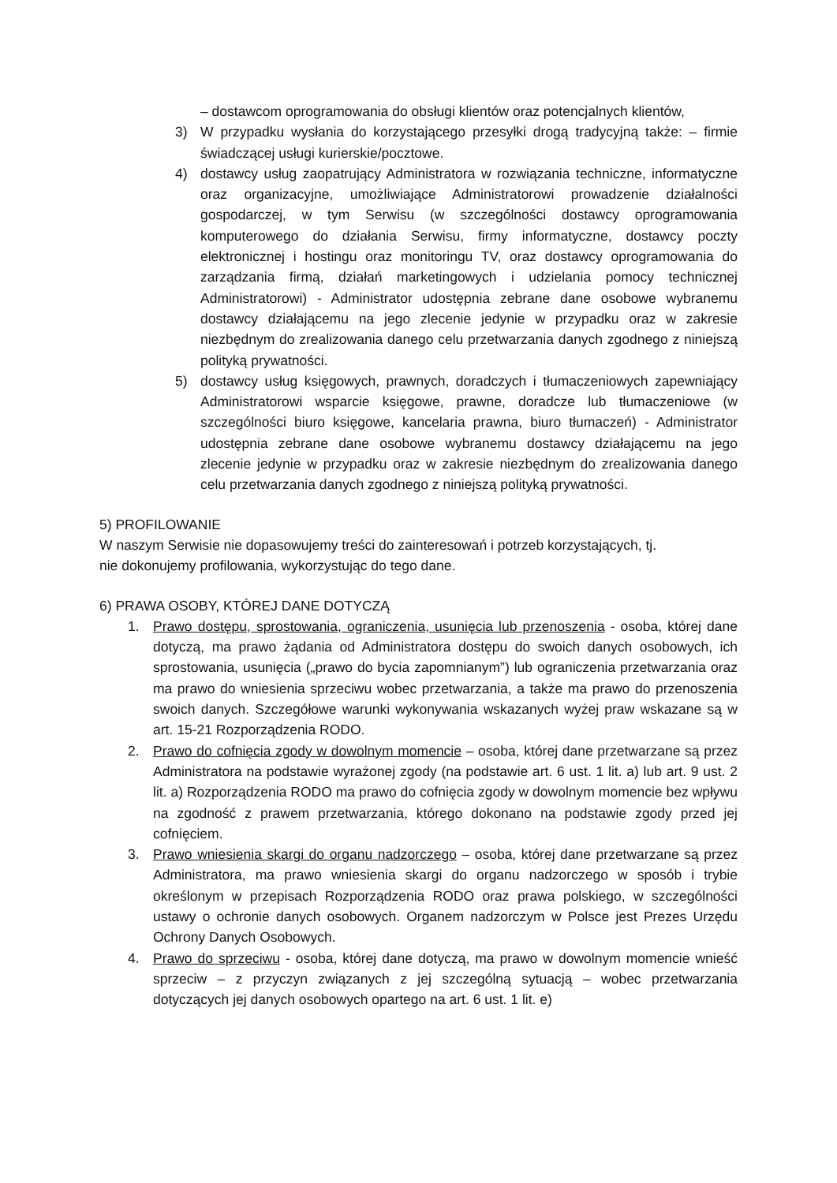– dostawcom oprogramowania do obsługi klientów oraz potencjalnych klientów,
3) W przypadku wysłania do korzystającego przesyłki drogą tradycyjną także: – firmie świadczącej usługi kurierskie/pocztowe.
4) dostawcy usług zaopatrujący Administratora w rozwiązania techniczne, informatyczne oraz organizacyjne, umożliwiające Administratorowi prowadzenie działalności gospodarczej, w tym Serwisu (w szczególności dostawcy oprogramowania komputerowego do działania Serwisu, firmy informatyczne, dostawcy poczty elektronicznej i hostingu oraz monitoringu TV, oraz dostawcy oprogramowania do zarządzania firmą, działań marketingowych i udzielania pomocy technicznej Administratorowi) - Administrator udostępnia zebrane dane osobowe wybranemu dostawcy działającemu na jego zlecenie jedynie w przypadku oraz w zakresie niezbędnym do zrealizowania danego celu przetwarzania danych zgodnego z niniejszą polityką prywatności.
5) dostawcy usług księgowych, prawnych, doradczych i tłumaczeniowych zapewniający Administratorowi wsparcie księgowe, prawne, doradcze lub tłumaczeniowe (w szczególności biuro księgowe, kancelaria prawna, biuro tłumaczeń) - Administrator udostępnia zebrane dane osobowe wybranemu dostawcy działającemu na jego zlecenie jedynie w przypadku oraz w zakresie niezbędnym do zrealizowania danego celu przetwarzania danych zgodnego z niniejszą polityką prywatności.
5) PROFILOWANIE
W naszym Serwisie nie dopasowujemy treści do zainteresowań i potrzeb korzystających, tj.
nie dokonujemy profilowania, wykorzystując do tego dane.
6) PRAWA OSOBY, KTÓREJ DANE DOTYCZĄ
1. Prawo dostępu, sprostowania, ograniczenia, usunięcia lub przenoszenia - osoba, której dane dotyczą, ma prawo żądania od Administratora dostępu do swoich danych osobowych, ich sprostowania, usunięcia („prawo do bycia zapomnianym”) lub ograniczenia przetwarzania oraz ma prawo do wniesienia sprzeciwu wobec przetwarzania, a także ma prawo do przenoszenia swoich danych. Szczegółowe warunki wykonywania wskazanych wyżej praw wskazane są w art. 15-21 Rozporządzenia RODO.
2. Prawo do cofnięcia zgody w dowolnym momencie – osoba, której dane przetwarzane są przez Administratora na podstawie wyrażonej zgody (na podstawie art. 6 ust. 1 lit. a) lub art. 9 ust. 2 lit. a) Rozporządzenia RODO ma prawo do cofnięcia zgody w dowolnym momencie bez wpływu na zgodność z prawem przetwarzania, którego dokonano na podstawie zgody przed jej cofnięciem.
3. Prawo wniesienia skargi do organu nadzorczego – osoba, której dane przetwarzane są przez Administratora, ma prawo wniesienia skargi do organu nadzorczego w sposób i trybie określonym w przepisach Rozporządzenia RODO oraz prawa polskiego, w szczególności ustawy o ochronie danych osobowych. Organem nadzorczym w Polsce jest Prezes Urzędu Ochrony Danych Osobowych.
4. Prawo do sprzeciwu - osoba, której dane dotyczą, ma prawo w dowolnym momencie wnieść sprzeciw – z przyczyn związanych z jej szczególną sytuacją – wobec przetwarzania dotyczących jej danych osobowych opartego na art. 6 ust. 1 lit. e)